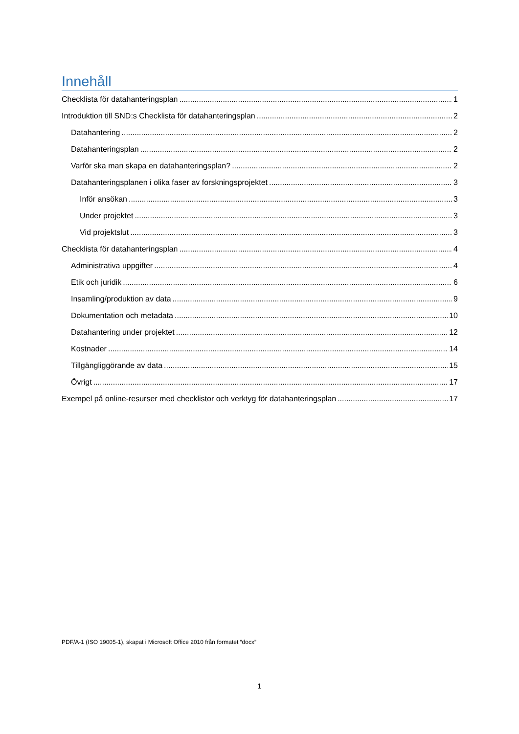Innehåll
Checklista för datahanteringsplan 1
Introduktion till SND:s Checklista för datahanteringsplan 2
Datahantering 2
Datahanteringsplan 2
Varför ska man skapa en datahanteringsplan? 2
Datahanteringsplanen i olika faser av forskningsprojektet 3
Inför ansökan 3
Under projektet 3
Vid projektslut 3
Checklista för datahanteringsplan 4
Administrativa uppgifter 4
Etik och juridik 6
Insamling/produktion av data 9
Dokumentation och metadata 10
Datahantering under projektet 12
Kostnader 14
Tillgängliggörande av data 15
Övrigt 17
Exempel på online-resurser med checklistor och verktyg för datahanteringsplan 17
PDF/A-1 (ISO 19005-1), skapat i Microsoft Office 2010 från formatet “docx”
1